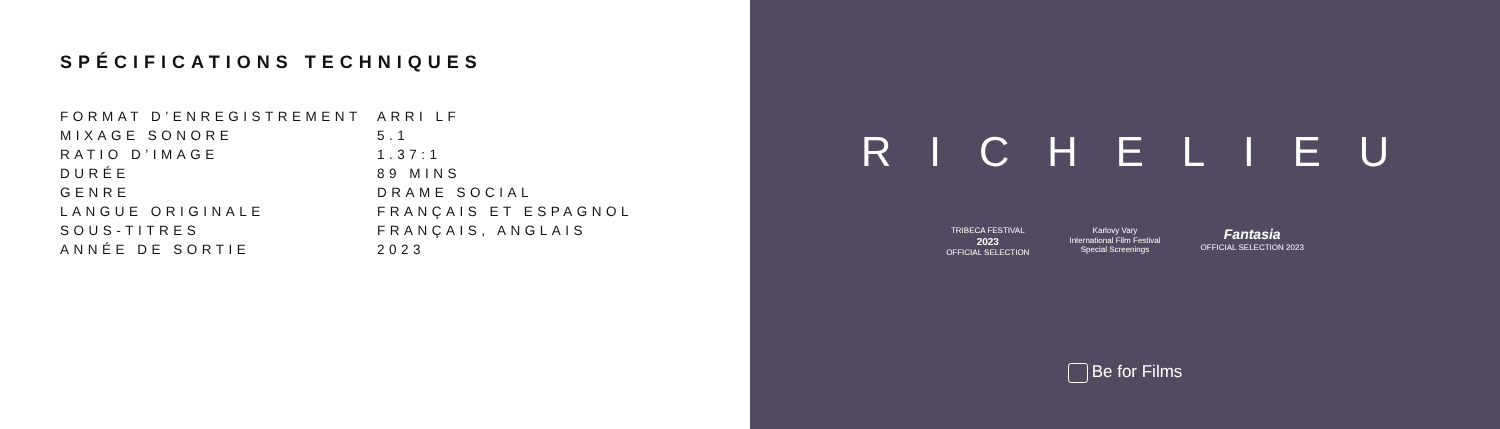SPÉCIFICATIONS TECHNIQUES
| FORMAT D’ENREGISTREMENT | ARRI LF |
| MIXAGE SONORE | 5.1 |
| RATIO D’IMAGE | 1.37:1 |
| DURÉE | 89 MINS |
| GENRE | DRAME SOCIAL |
| LANGUE ORIGINALE | FRANÇAIS ET ESPAGNOL |
| SOUS-TITRES | FRANÇAIS, ANGLAIS |
| ANNÉE DE SORTIE | 2023 |
RICHELIEU
TRIBECA FESTIVAL
2023
OFFICIAL SELECTION
Karlovy Vary
International Film Festival
Special Screenings
Fantasia
OFFICIAL SELECTION 2023
Be for Films